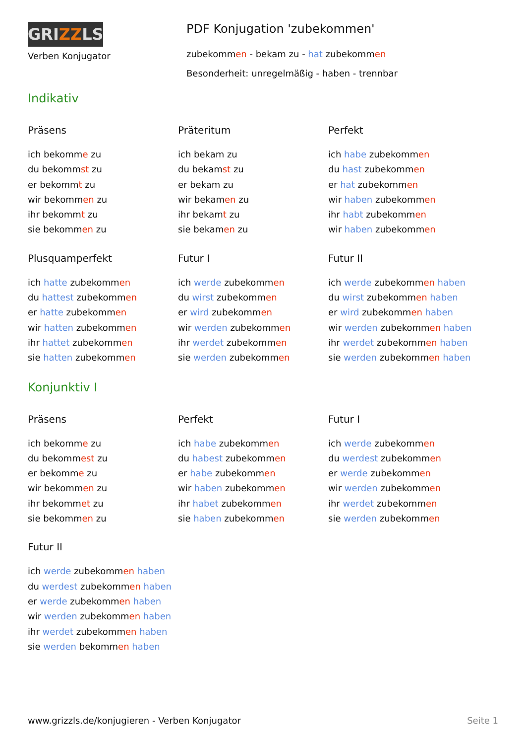GRIZZLS
Verben Konjugator
PDF Konjugation 'zubekommen'
zubekommen - bekam zu - hat zubekommen
Besonderheit: unregelmäßig - haben - trennbar
Indikativ
Präsens
ich bekomme zu
du bekommst zu
er bekommt zu
wir bekommen zu
ihr bekommt zu
sie bekommen zu
Präteritum
ich bekam zu
du bekamst zu
er bekam zu
wir bekamen zu
ihr bekamt zu
sie bekamen zu
Perfekt
ich habe zubekommen
du hast zubekommen
er hat zubekommen
wir haben zubekommen
ihr habt zubekommen
wir haben zubekommen
Plusquamperfekt
ich hatte zubekommen
du hattest zubekommen
er hatte zubekommen
wir hatten zubekommen
ihr hattet zubekommen
sie hatten zubekommen
Futur I
ich werde zubekommen
du wirst zubekommen
er wird zubekommen
wir werden zubekommen
ihr werdet zubekommen
sie werden zubekommen
Futur II
ich werde zubekommen haben
du wirst zubekommen haben
er wird zubekommen haben
wir werden zubekommen haben
ihr werdet zubekommen haben
sie werden zubekommen haben
Konjunktiv I
Präsens
ich bekomme zu
du bekommest zu
er bekomme zu
wir bekommen zu
ihr bekommet zu
sie bekommen zu
Perfekt
ich habe zubekommen
du habest zubekommen
er habe zubekommen
wir haben zubekommen
ihr habet zubekommen
sie haben zubekommen
Futur I
ich werde zubekommen
du werdest zubekommen
er werde zubekommen
wir werden zubekommen
ihr werdet zubekommen
sie werden zubekommen
Futur II
ich werde zubekommen haben
du werdest zubekommen haben
er werde zubekommen haben
wir werden zubekommen haben
ihr werdet zubekommen haben
sie werden bekommen haben
www.grizzls.de/konjugieren - Verben Konjugator Seite 1